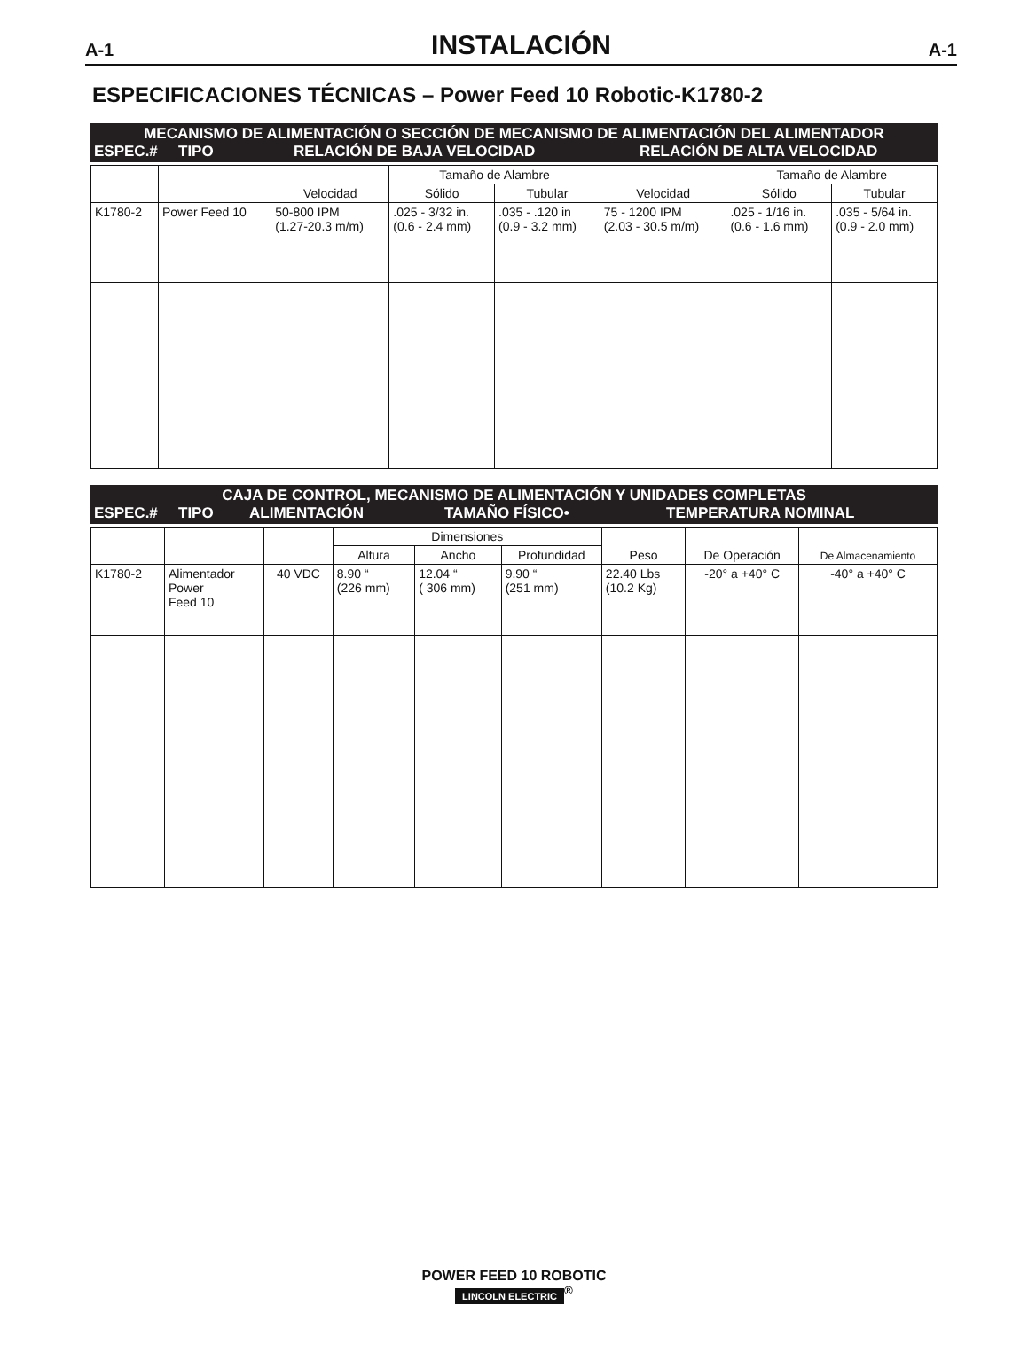A-1 INSTALACIÓN A-1
ESPECIFICACIONES TÉCNICAS – Power Feed 10 Robotic-K1780-2
MECANISMO DE ALIMENTACIÓN O SECCIÓN DE MECANISMO DE ALIMENTACIÓN DEL ALIMENTADOR
ESPEC.# TIPO RELACIÓN DE BAJA VELOCIDAD RELACIÓN DE ALTA VELOCIDAD
| | | Velocidad | Tamaño de Alambre | | Velocidad | Tamaño de Alambre | |
| | | | Sólido | Tubular | | Sólido | Tubular |
| K1780-2 | Power Feed 10 | 50-800 IPM (1.27-20.3 m/m) | .025 - 3/32 in. (0.6 - 2.4 mm) | .035 - .120 in (0.9 - 3.2 mm) | 75 - 1200 IPM (2.03 - 30.5 m/m) | .025 - 1/16 in. (0.6 - 1.6 mm) | .035 - 5/64 in. (0.9 - 2.0 mm) |
CAJA DE CONTROL, MECANISMO DE ALIMENTACIÓN Y UNIDADES COMPLETAS
ESPEC.# TIPO ALIMENTACIÓN TAMAÑO FÍSICO• TEMPERATURA NOMINAL
| | | | Dimensiones | | | Peso | De Operación | De Almacenamiento |
| | | | Altura | Ancho | Profundidad | | | |
| K1780-2 | Alimentador Power Feed 10 | 40 VDC | 8.90 “ (226 mm) | 12.04 “ ( 306 mm) | 9.90 “ (251 mm) | 22.40 Lbs (10.2 Kg) | -20° a +40° C | -40° a +40° C |
POWER FEED 10 ROBOTIC
LINCOLN ELECTRIC<sup>®</sup>